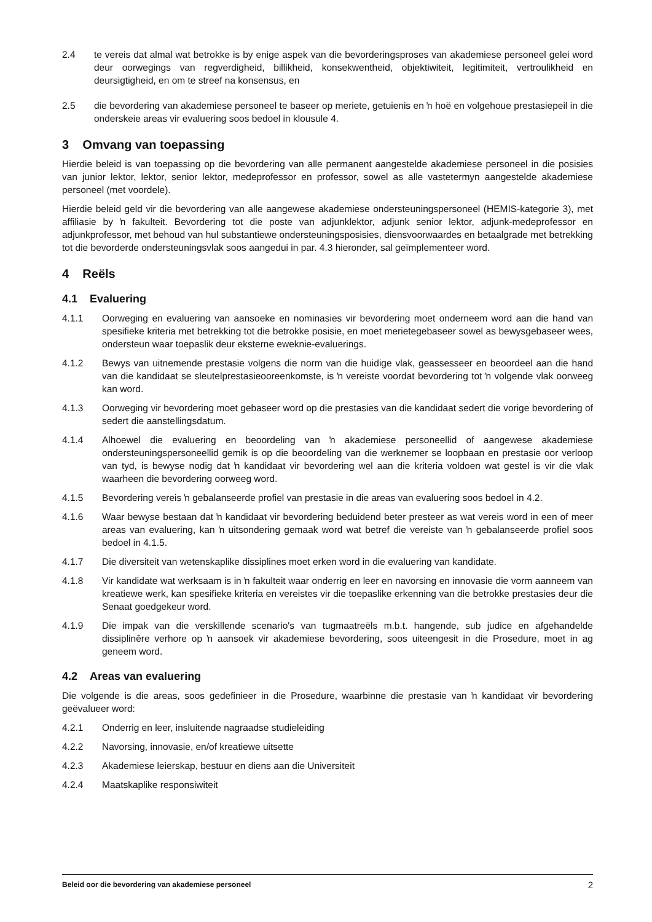2.4 te vereis dat almal wat betrokke is by enige aspek van die bevorderingsproses van akademiese personeel gelei word deur oorwegings van regverdigheid, billikheid, konsekwentheid, objektiwiteit, legitimiteit, vertroulikheid en deursigtigheid, en om te streef na konsensus, en
2.5 die bevordering van akademiese personeel te baseer op meriete, getuienis en ŉ hoë en volgehoue prestasiepeil in die onderskeie areas vir evaluering soos bedoel in klousule 4.
3 Omvang van toepassing
Hierdie beleid is van toepassing op die bevordering van alle permanent aangestelde akademiese personeel in die posisies van junior lektor, lektor, senior lektor, medeprofessor en professor, sowel as alle vastetermyn aangestelde akademiese personeel (met voordele).
Hierdie beleid geld vir die bevordering van alle aangewese akademiese ondersteuningspersoneel (HEMIS-kategorie 3), met affiliasie by ŉ fakulteit. Bevordering tot die poste van adjunklektor, adjunk senior lektor, adjunk-medeprofessor en adjunkprofessor, met behoud van hul substantiewe ondersteuningsposisies, diensvoorwaardes en betaalgrade met betrekking tot die bevorderde ondersteuningsvlak soos aangedui in par. 4.3 hieronder, sal geïmplementeer word.
4 Reëls
4.1 Evaluering
4.1.1 Oorweging en evaluering van aansoeke en nominasies vir bevordering moet onderneem word aan die hand van spesifieke kriteria met betrekking tot die betrokke posisie, en moet merietegebaseer sowel as bewysgebaseer wees, ondersteun waar toepaslik deur eksterne eweknie-evaluerings.
4.1.2 Bewys van uitnemende prestasie volgens die norm van die huidige vlak, geassesseer en beoordeel aan die hand van die kandidaat se sleutelprestasieooreenkomste, is ŉ vereiste voordat bevordering tot ŉ volgende vlak oorweeg kan word.
4.1.3 Oorweging vir bevordering moet gebaseer word op die prestasies van die kandidaat sedert die vorige bevordering of sedert die aanstellingsdatum.
4.1.4 Alhoewel die evaluering en beoordeling van ŉ akademiese personeellid of aangewese akademiese ondersteuningspersoneellid gemik is op die beoordeling van die werknemer se loopbaan en prestasie oor verloop van tyd, is bewyse nodig dat ŉ kandidaat vir bevordering wel aan die kriteria voldoen wat gestel is vir die vlak waarheen die bevordering oorweeg word.
4.1.5 Bevordering vereis ŉ gebalanseerde profiel van prestasie in die areas van evaluering soos bedoel in 4.2.
4.1.6 Waar bewyse bestaan dat ŉ kandidaat vir bevordering beduidend beter presteer as wat vereis word in een of meer areas van evaluering, kan ŉ uitsondering gemaak word wat betref die vereiste van ŉ gebalanseerde profiel soos bedoel in 4.1.5.
4.1.7 Die diversiteit van wetenskaplike dissiplines moet erken word in die evaluering van kandidate.
4.1.8 Vir kandidate wat werksaam is in ŉ fakulteit waar onderrig en leer en navorsing en innovasie die vorm aanneem van kreatiewe werk, kan spesifieke kriteria en vereistes vir die toepaslike erkenning van die betrokke prestasies deur die Senaat goedgekeur word.
4.1.9 Die impak van die verskillende scenario's van tugmaatreëls m.b.t. hangende, sub judice en afgehandelde dissiplinêre verhore op ŉ aansoek vir akademiese bevordering, soos uiteengesit in die Prosedure, moet in ag geneem word.
4.2 Areas van evaluering
Die volgende is die areas, soos gedefinieer in die Prosedure, waarbinne die prestasie van ŉ kandidaat vir bevordering geëvalueer word:
4.2.1 Onderrig en leer, insluitende nagraadse studieleiding
4.2.2 Navorsing, innovasie, en/of kreatiewe uitsette
4.2.3 Akademiese leierskap, bestuur en diens aan die Universiteit
4.2.4 Maatskaplike responsiwiteit
Beleid oor die bevordering van akademiese personeel 2